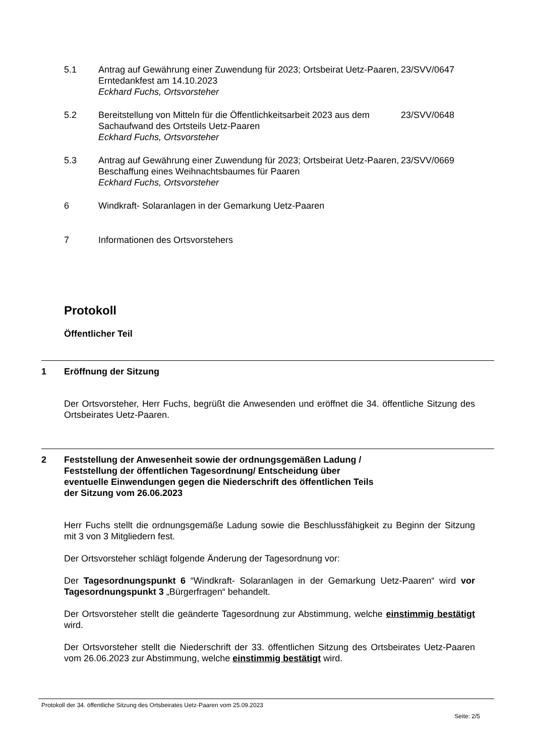5.1 Antrag auf Gewährung einer Zuwendung für 2023; Ortsbeirat Uetz-Paaren, Erntedankfest am 14.10.2023
Eckhard Fuchs, Ortsvorsteher
23/SVV/0647
5.2 Bereitstellung von Mitteln für die Öffentlichkeitsarbeit 2023 aus dem Sachaufwand des Ortsteils Uetz-Paaren
Eckhard Fuchs, Ortsvorsteher
23/SVV/0648
5.3 Antrag auf Gewährung einer Zuwendung für 2023; Ortsbeirat Uetz-Paaren, Beschaffung eines Weihnachtsbaumes für Paaren
Eckhard Fuchs, Ortsvorsteher
23/SVV/0669
6 Windkraft- Solaranlagen in der Gemarkung Uetz-Paaren
7 Informationen des Ortsvorstehers
Protokoll
Öffentlicher Teil
1 Eröffnung der Sitzung
Der Ortsvorsteher, Herr Fuchs, begrüßt die Anwesenden und eröffnet die 34. öffentliche Sitzung des Ortsbeirates Uetz-Paaren.
2 Feststellung der Anwesenheit sowie der ordnungsgemäßen Ladung / Feststellung der öffentlichen Tagesordnung/ Entscheidung über eventuelle Einwendungen gegen die Niederschrift des öffentlichen Teils der Sitzung vom 26.06.2023
Herr Fuchs stellt die ordnungsgemäße Ladung sowie die Beschlussfähigkeit zu Beginn der Sitzung mit 3 von 3 Mitgliedern fest.
Der Ortsvorsteher schlägt folgende Änderung der Tagesordnung vor:
Der Tagesordnungspunkt 6 “Windkraft- Solaranlagen in der Gemarkung Uetz-Paaren“ wird vor Tagesordnungspunkt 3 „Bürgerfragen“ behandelt.
Der Ortsvorsteher stellt die geänderte Tagesordnung zur Abstimmung, welche einstimmig bestätigt wird.
Der Ortsvorsteher stellt die Niederschrift der 33. öffentlichen Sitzung des Ortsbeirates Uetz-Paaren vom 26.06.2023 zur Abstimmung, welche einstimmig bestätigt wird.
Protokoll der 34. öffentliche Sitzung des Ortsbeirates Uetz-Paaren vom 25.09.2023
Seite: 2/5